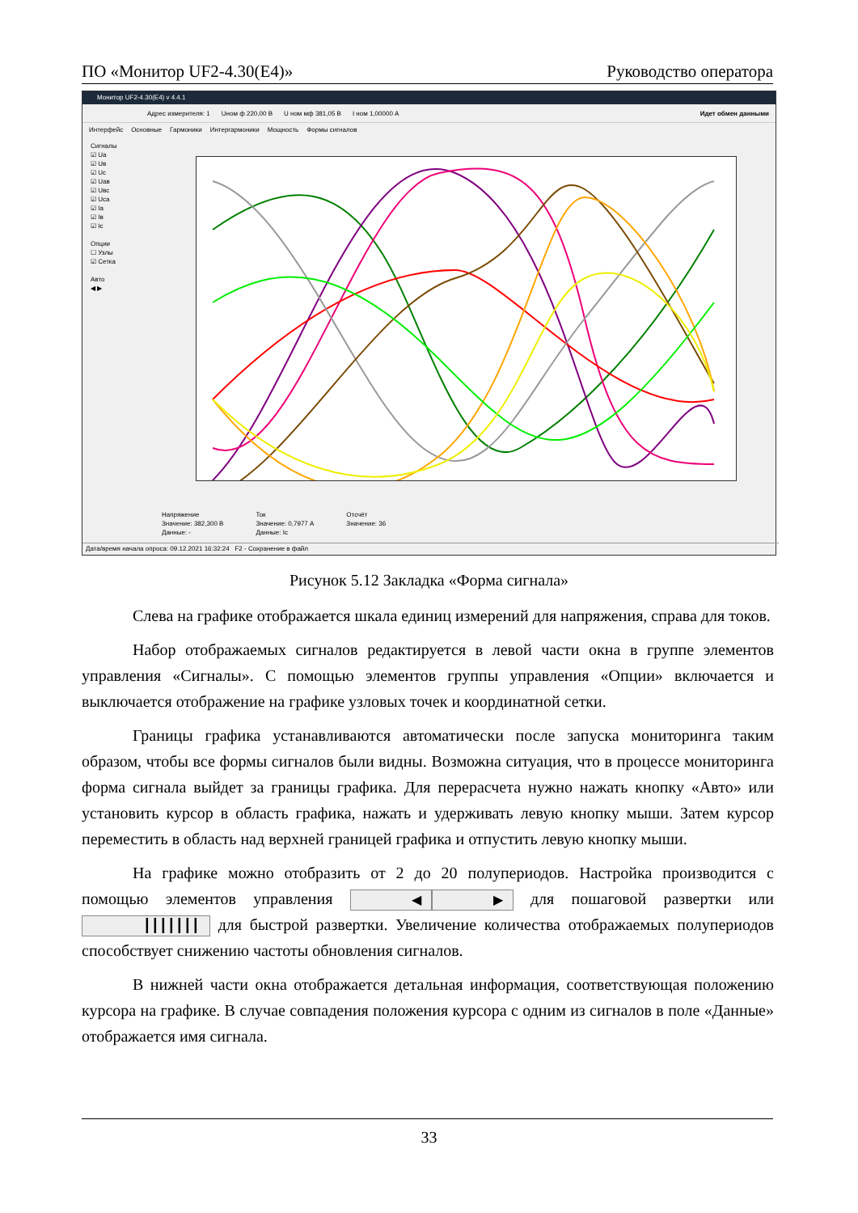ПО «Монитор UF2-4.30(E4)» Руководство оператора
Монитор UF2-4.30(E4) v 4.4.1
Адрес измерителя: 1 Uном ф 220,00 В U ном мф 381,05 В I ном 1,00000 А Идет обмен данными
Интерфейс Основные Гармоники Интергармоники Мощность Формы сигналов
Сигналы
☑ Ua
☑ Uв
☑ Uc
☑ Uaв
☑ Uвc
☑ Uca
☑ Ia
☑ Iв
☑ Ic
Опции
☐ Узлы
☑ Сетка
Авто
◀ ▶
Напряжение
Значение: 382,300 В
Данные: -
Ток
Значение: 0,7977 А
Данные: Ic
Отсчёт
Значение: 36
Дата/время начала опроса: 09.12.2021 16:32:24 F2 - Сохранение в файл
Рисунок 5.12 Закладка «Форма сигнала»
Слева на графике отображается шкала единиц измерений для напряжения, справа для токов.
Набор отображаемых сигналов редактируется в левой части окна в группе элементов управления «Сигналы». С помощью элементов группы управления «Опции» включается и выключается отображение на графике узловых точек и координатной сетки.
Границы графика устанавливаются автоматически после запуска мониторинга таким образом, чтобы все формы сигналов были видны. Возможна ситуация, что в процессе мониторинга форма сигнала выйдет за границы графика. Для перерасчета нужно нажать кнопку «Авто» или установить курсор в область графика, нажать и удерживать левую кнопку мыши. Затем курсор переместить в область над верхней границей графика и отпустить левую кнопку мыши.
На графике можно отобразить от 2 до 20 полупериодов. Настройка производится с помощью элементов управления ◀ ▶ для пошаговой развертки или ┃┃┃┃┃┃┃ для быстрой развертки. Увеличение количества отображаемых полупериодов способствует снижению частоты обновления сигналов.
В нижней части окна отображается детальная информация, соответствующая положению курсора на графике. В случае совпадения положения курсора с одним из сигналов в поле «Данные» отображается имя сигнала.
33